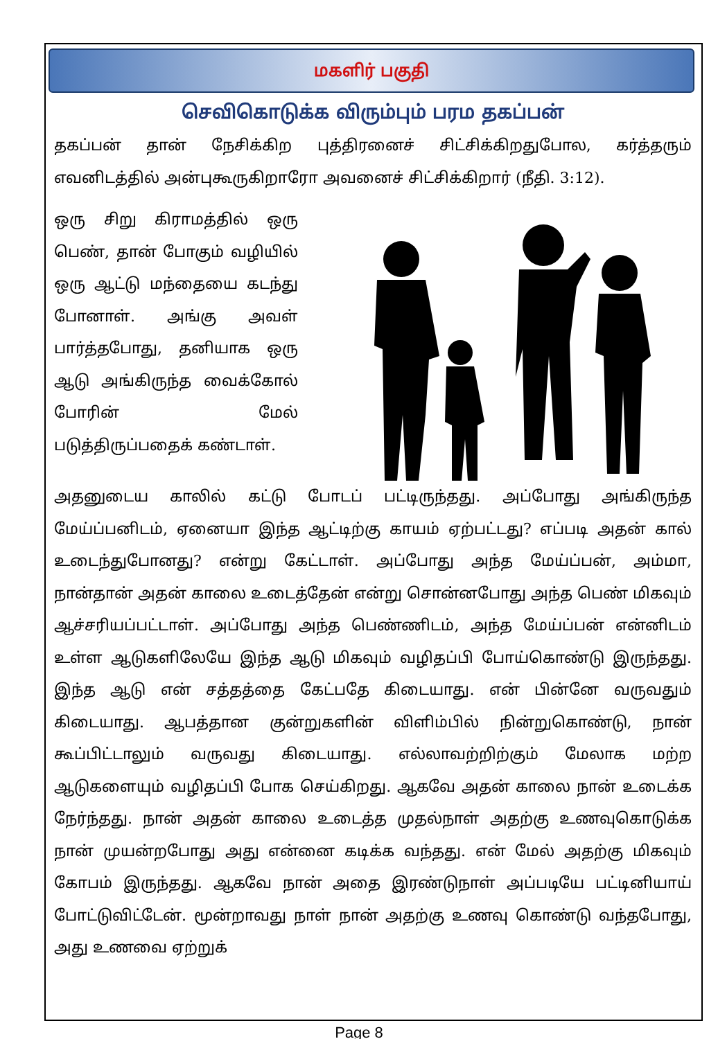மகளிர் பகுதி
செவிகொடுக்க விரும்பும் பரம தகப்பன்
தகப்பன் தான் நேசிக்கிற புத்திரனைச் சிட்சிக்கிறதுபோல, கர்த்தரும் எவனிடத்தில் அன்புகூருகிறாரோ அவனைச் சிட்சிக்கிறார் (நீதி. 3:12).
ஒரு சிறு கிராமத்தில் ஒரு பெண், தான் போகும் வழியில் ஒரு ஆட்டு மந்தையை கடந்து போனாள். அங்கு அவள் பார்த்தபோது, தனியாக ஒரு ஆடு அங்கிருந்த வைக்கோல் போரின் மேல் படுத்திருப்பதைக் கண்டாள்.
அதனுடைய காலில் கட்டு போடப் பட்டிருந்தது. அப்போது அங்கிருந்த மேய்ப்பனிடம், ஏனையா இந்த ஆட்டிற்கு காயம் ஏற்பட்டது? எப்படி அதன் கால் உடைந்துபோனது? என்று கேட்டாள். அப்போது அந்த மேய்ப்பன், அம்மா, நான்தான் அதன் காலை உடைத்தேன் என்று சொன்னபோது அந்த பெண் மிகவும் ஆச்சரியப்பட்டாள். அப்போது அந்த பெண்ணிடம், அந்த மேய்ப்பன் என்னிடம் உள்ள ஆடுகளிலேயே இந்த ஆடு மிகவும் வழிதப்பி போய்கொண்டு இருந்தது. இந்த ஆடு என் சத்தத்தை கேட்பதே கிடையாது. என் பின்னே வருவதும் கிடையாது. ஆபத்தான குன்றுகளின் விளிம்பில் நின்றுகொண்டு, நான் கூப்பிட்டாலும் வருவது கிடையாது. எல்லாவற்றிற்கும் மேலாக மற்ற ஆடுகளையும் வழிதப்பி போக செய்கிறது. ஆகவே அதன் காலை நான் உடைக்க நேர்ந்தது. நான் அதன் காலை உடைத்த முதல்நாள் அதற்கு உணவுகொடுக்க நான் முயன்றபோது அது என்னை கடிக்க வந்தது. என் மேல் அதற்கு மிகவும் கோபம் இருந்தது. ஆகவே நான் அதை இரண்டுநாள் அப்படியே பட்டினியாய் போட்டுவிட்டேன். மூன்றாவது நாள் நான் அதற்கு உணவு கொண்டு வந்தபோது, அது உணவை ஏற்றுக்
Page 8